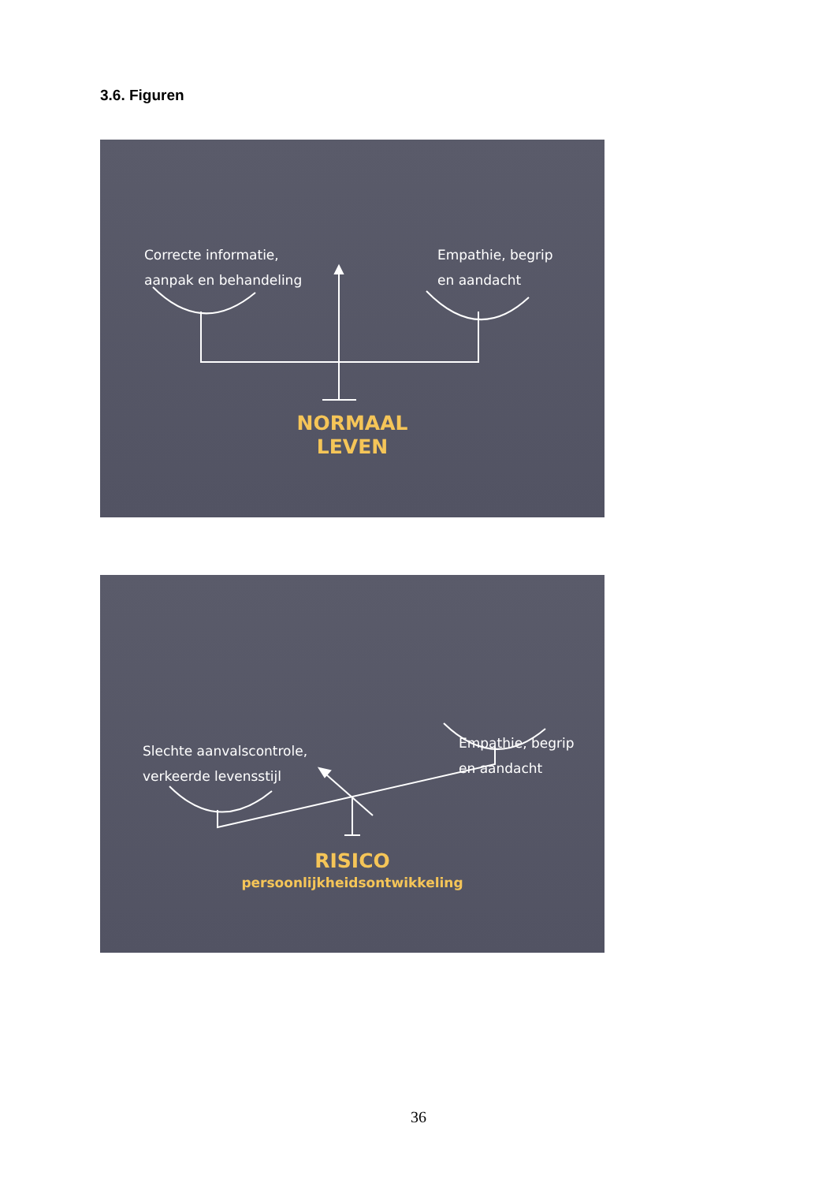3.6. Figuren
Correcte informatie,
aanpak en behandeling
Empathie, begrip
en aandacht
NORMAAL
LEVEN
Empathie, begrip
en aandacht
Slechte aanvalscontrole,
verkeerde levensstijl
RISICO
persoonlijkheidsontwikkeling
36